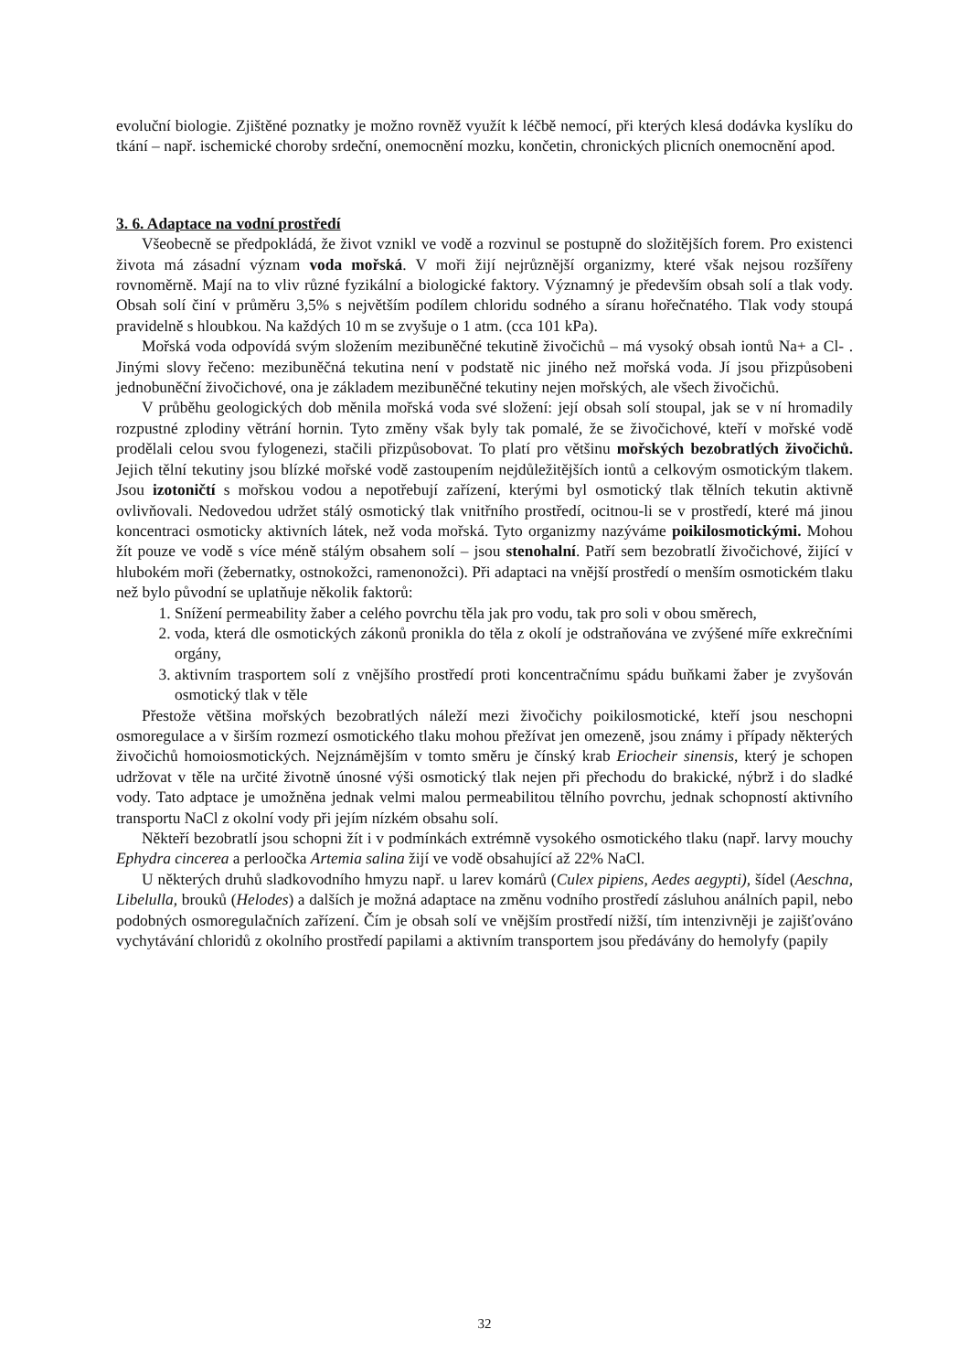evoluční biologie. Zjištěné poznatky je možno rovněž využít k léčbě nemocí, při kterých klesá dodávka kyslíku do tkání – např. ischemické choroby srdeční, onemocnění mozku, končetin, chronických plicních onemocnění apod.
3. 6. Adaptace na vodní prostředí
Všeobecně se předpokládá, že život vznikl ve vodě a rozvinul se postupně do složitějších forem. Pro existenci života má zásadní význam voda mořská. V moři žijí nejrůznější organizmy, které však nejsou rozšířeny rovnoměrně. Mají na to vliv různé fyzikální a biologické faktory. Významný je především obsah solí a tlak vody. Obsah solí činí v průměru 3,5% s největším podílem chloridu sodného a síranu hořečnatého. Tlak vody stoupá pravidelně s hloubkou. Na každých 10 m se zvyšuje o 1 atm. (cca 101 kPa).
Mořská voda odpovídá svým složením mezibuněčné tekutině živočichů – má vysoký obsah iontů Na+ a Cl- . Jinými slovy řečeno: mezibuněčná tekutina není v podstatě nic jiného než mořská voda. Jí jsou přizpůsobeni jednobuněční živočichové, ona je základem mezibuněčné tekutiny nejen mořských, ale všech živočichů.
V průběhu geologických dob měnila mořská voda své složení: její obsah solí stoupal, jak se v ní hromadily rozpustné zplodiny větrání hornin. Tyto změny však byly tak pomalé, že se živočichové, kteří v mořské vodě prodělali celou svou fylogenezi, stačili přizpůsobovat. To platí pro většinu mořských bezobratlých živočichů. Jejich tělní tekutiny jsou blízké mořské vodě zastoupením nejdůležitějších iontů a celkovým osmotickým tlakem. Jsou izotoničtí s mořskou vodou a nepotřebují zařízení, kterými byl osmotický tlak tělních tekutin aktivně ovlivňovali. Nedovedou udržet stálý osmotický tlak vnitřního prostředí, ocitnou-li se v prostředí, které má jinou koncentraci osmoticky aktivních látek, než voda mořská. Tyto organizmy nazýváme poikilosmotickými. Mohou žít pouze ve vodě s více méně stálým obsahem solí – jsou stenohalní. Patří sem bezobratlí živočichové, žijící v hlubokém moři (žebernatky, ostnokožci, ramenonožci). Při adaptaci na vnější prostředí o menším osmotickém tlaku než bylo původní se uplatňuje několik faktorů:
1. Snížení permeability žaber a celého povrchu těla jak pro vodu, tak pro soli v obou směrech,
2. voda, která dle osmotických zákonů pronikla do těla z okolí je odstraňována ve zvýšené míře exkrečními orgány,
3. aktivním trasportem solí z vnějšího prostředí proti koncentračnímu spádu buňkami žaber je zvyšován osmotický tlak v těle
Přestože většina mořských bezobratlých náleží mezi živočichy poikilosmotické, kteří jsou neschopni osmoregulace a v širším rozmezí osmotického tlaku mohou přežívat jen omezeně, jsou známy i případy některých živočichů homoiosmotických. Nejznámějším v tomto směru je čínský krab Eriocheir sinensis, který je schopen udržovat v těle na určité životně únosné výši osmotický tlak nejen při přechodu do brakické, nýbrž i do sladké vody. Tato adptace je umožněna jednak velmi malou permeabilitou tělního povrchu, jednak schopností aktivního transportu NaCl z okolní vody při jejím nízkém obsahu solí.
Někteří bezobratlí jsou schopni žít i v podmínkách extrémně vysokého osmotického tlaku (např. larvy mouchy Ephydra cincerea a perloočka Artemia salina žijí ve vodě obsahující až 22% NaCl.
U některých druhů sladkovodního hmyzu např. u larev komárů (Culex pipiens, Aedes aegypti), šídel (Aeschna, Libelulla, brouků (Helodes) a dalších je možná adaptace na změnu vodního prostředí zásluhou análních papil, nebo podobných osmoregulačních zařízení. Čím je obsah solí ve vnějším prostředí nižší, tím intenzivněji je zajišťováno vychytávání chloridů z okolního prostředí papilami a aktivním transportem jsou předávány do hemolyfy (papily
32